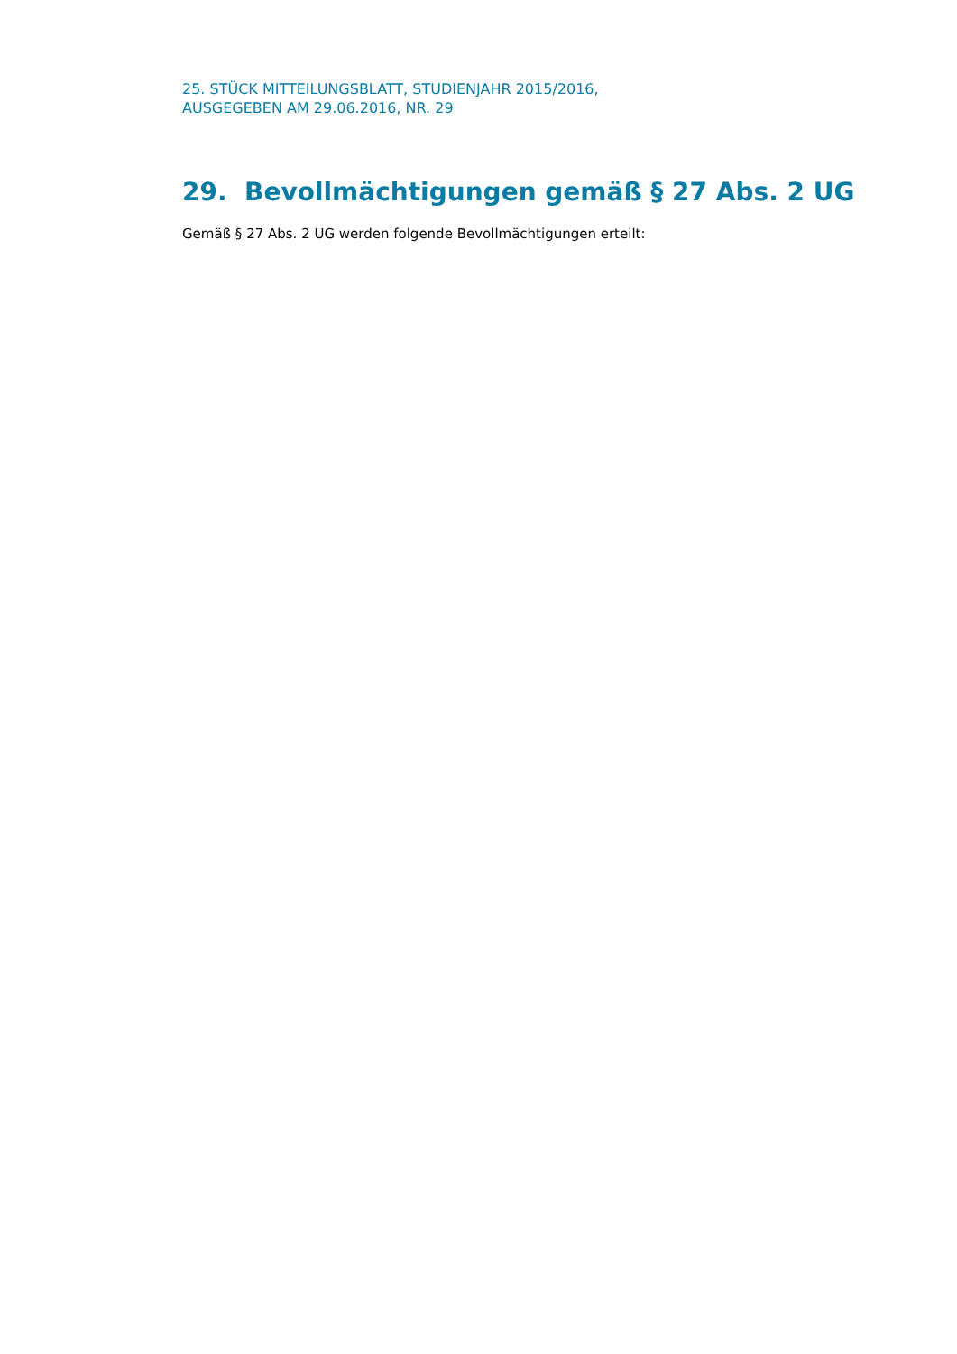25. STÜCK MITTEILUNGSBLATT, STUDIENJAHR 2015/2016,
AUSGEGEBEN AM 29.06.2016, NR. 29
29. Bevollmächtigungen gemäß § 27 Abs. 2 UG
Gemäß § 27 Abs. 2 UG werden folgende Bevollmächtigungen erteilt: